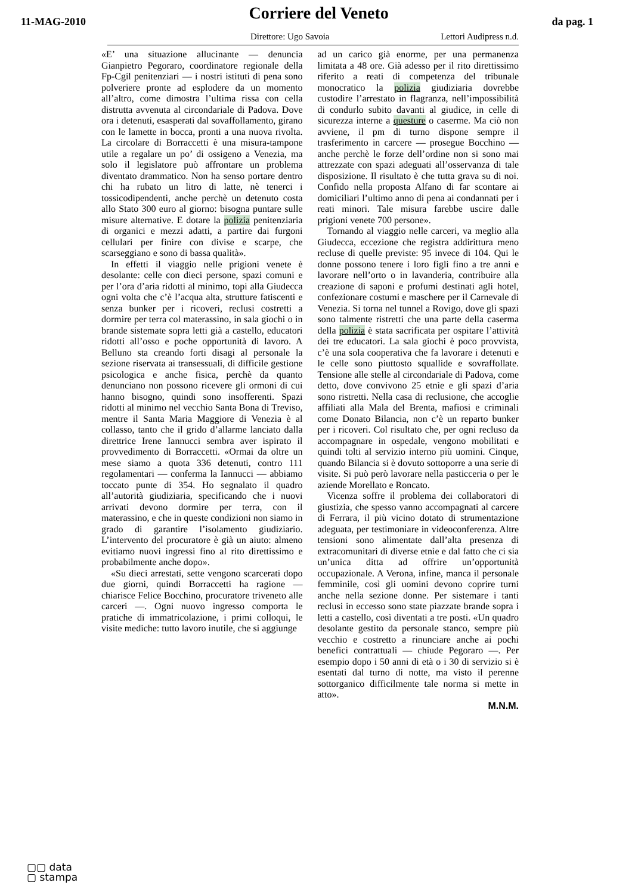11-MAG-2010
Corriere del Veneto
da pag. 1
Direttore: Ugo Savoia Lettori Audipress n.d.
«E’ una situazione allucinante — denuncia Gianpietro Pegoraro, coordinatore regionale della Fp-Cgil penitenziari — i nostri istituti di pena sono polveriere pronte ad esplodere da un momento all’altro, come dimostra l’ultima rissa con cella distrutta avvenuta al circondariale di Padova. Dove ora i detenuti, esasperati dal sovaffollamento, girano con le lamette in bocca, pronti a una nuova rivolta. La circolare di Borraccetti è una misura-tampone utile a regalare un po’ di ossigeno a Venezia, ma solo il legislatore può affrontare un problema diventato drammatico. Non ha senso portare dentro chi ha rubato un litro di latte, nè tenerci i tossicodipendenti, anche perchè un detenuto costa allo Stato 300 euro al giorno: bisogna puntare sulle misure alternative. E dotare la polizia penitenziaria di organici e mezzi adatti, a partire dai furgoni cellulari per finire con divise e scarpe, che scarseggiano e sono di bassa qualità».
In effetti il viaggio nelle prigioni venete è desolante: celle con dieci persone, spazi comuni e per l’ora d’aria ridotti al minimo, topi alla Giudecca ogni volta che c’è l’acqua alta, strutture fatiscenti e senza bunker per i ricoveri, reclusi costretti a dormire per terra col materassino, in sala giochi o in brande sistemate sopra letti già a castello, educatori ridotti all’osso e poche opportunità di lavoro. A Belluno sta creando forti disagi al personale la sezione riservata ai transessuali, di difficile gestione psicologica e anche fisica, perchè da quanto denunciano non possono ricevere gli ormoni di cui hanno bisogno, quindi sono insofferenti. Spazi ridotti al minimo nel vecchio Santa Bona di Treviso, mentre il Santa Maria Maggiore di Venezia è al collasso, tanto che il grido d’allarme lanciato dalla direttrice Irene Iannucci sembra aver ispirato il provvedimento di Borraccetti. «Ormai da oltre un mese siamo a quota 336 detenuti, contro 111 regolamentari — conferma la Iannucci — abbiamo toccato punte di 354. Ho segnalato il quadro all’autorità giudiziaria, specificando che i nuovi arrivati devono dormire per terra, con il materassino, e che in queste condizioni non siamo in grado di garantire l’isolamento giudiziario. L’intervento del procuratore è già un aiuto: almeno evitiamo nuovi ingressi fino al rito direttissimo e probabilmente anche dopo».
«Su dieci arrestati, sette vengono scarcerati dopo due giorni, quindi Borraccetti ha ragione — chiarisce Felice Bocchino, procuratore triveneto alle carceri —. Ogni nuovo ingresso comporta le pratiche di immatricolazione, i primi colloqui, le visite mediche: tutto lavoro inutile, che si aggiunge
ad un carico già enorme, per una permanenza limitata a 48 ore. Già adesso per il rito direttissimo riferito a reati di competenza del tribunale monocratico la polizia giudiziaria dovrebbe custodire l’arrestato in flagranza, nell’impossibilità di condurlo subito davanti al giudice, in celle di sicurezza interne a questure o caserme. Ma ciò non avviene, il pm di turno dispone sempre il trasferimento in carcere — prosegue Bocchino — anche perchè le forze dell’ordine non si sono mai attrezzate con spazi adeguati all’osservanza di tale disposizione. Il risultato è che tutta grava su di noi. Confido nella proposta Alfano di far scontare ai domiciliari l’ultimo anno di pena ai condannati per i reati minori. Tale misura farebbe uscire dalle prigioni venete 700 persone».
Tornando al viaggio nelle carceri, va meglio alla Giudecca, eccezione che registra addirittura meno recluse di quelle previste: 95 invece di 104. Qui le donne possono tenere i loro figli fino a tre anni e lavorare nell’orto o in lavanderia, contribuire alla creazione di saponi e profumi destinati agli hotel, confezionare costumi e maschere per il Carnevale di Venezia. Si torna nel tunnel a Rovigo, dove gli spazi sono talmente ristretti che una parte della caserma della polizia è stata sacrificata per ospitare l’attività dei tre educatori. La sala giochi è poco provvista, c’è una sola cooperativa che fa lavorare i detenuti e le celle sono piuttosto squallide e sovraffollate. Tensione alle stelle al circondariale di Padova, come detto, dove convivono 25 etnìe e gli spazi d’aria sono ristretti. Nella casa di reclusione, che accoglie affiliati alla Mala del Brenta, mafiosi e criminali come Donato Bilancia, non c’è un reparto bunker per i ricoveri. Col risultato che, per ogni recluso da accompagnare in ospedale, vengono mobilitati e quindi tolti al servizio interno più uomini. Cinque, quando Bilancia si è dovuto sottoporre a una serie di visite. Si può però lavorare nella pasticceria o per le aziende Morellato e Roncato.
Vicenza soffre il problema dei collaboratori di giustizia, che spesso vanno accompagnati al carcere di Ferrara, il più vicino dotato di strumentazione adeguata, per testimoniare in videoconferenza. Altre tensioni sono alimentate dall’alta presenza di extracomunitari di diverse etnìe e dal fatto che ci sia un’unica ditta ad offrire un’opportunità occupazionale. A Verona, infine, manca il personale femminile, così gli uomini devono coprire turni anche nella sezione donne. Per sistemare i tanti reclusi in eccesso sono state piazzate brande sopra i letti a castello, così diventati a tre posti. «Un quadro desolante gestito da personale stanco, sempre più vecchio e costretto a rinunciare anche ai pochi benefici contrattuali — chiude Pegoraro —. Per esempio dopo i 50 anni di età o i 30 di servizio si è esentati dal turno di notte, ma visto il perenne sottorganico difficilmente tale norma si mette in atto».
M.N.M.
▢▢ data
▢ stampa